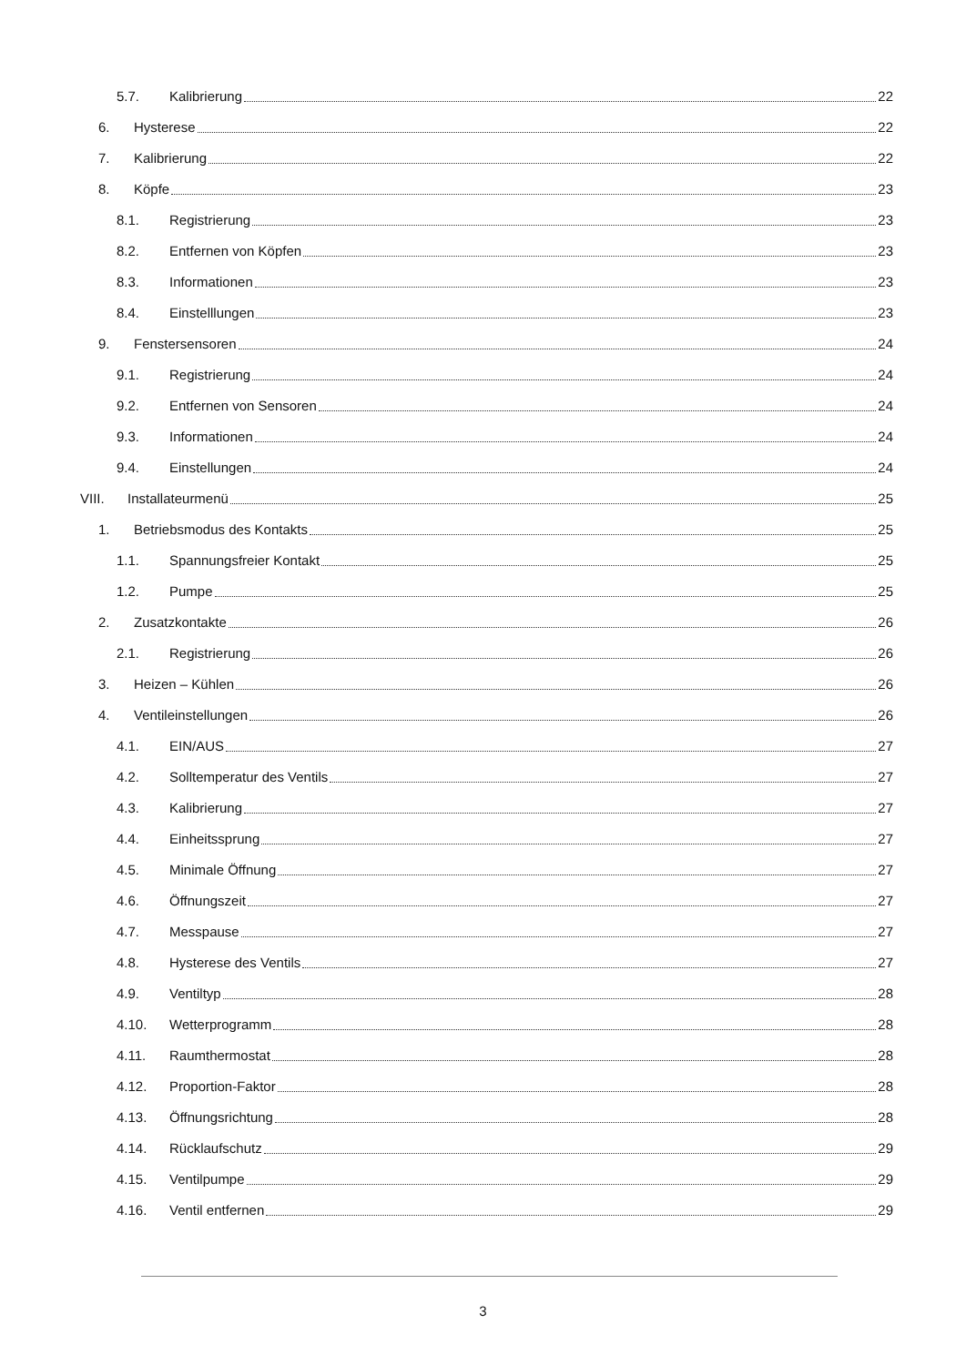5.7. Kalibrierung 22
6. Hysterese 22
7. Kalibrierung 22
8. Köpfe 23
8.1. Registrierung 23
8.2. Entfernen von Köpfen 23
8.3. Informationen 23
8.4. Einstelllungen 23
9. Fenstersensoren 24
9.1. Registrierung 24
9.2. Entfernen von Sensoren 24
9.3. Informationen 24
9.4. Einstellungen 24
VIII. Installateurmenü 25
1. Betriebsmodus des Kontakts 25
1.1. Spannungsfreier Kontakt 25
1.2. Pumpe 25
2. Zusatzkontakte 26
2.1. Registrierung 26
3. Heizen – Kühlen 26
4. Ventileinstellungen 26
4.1. EIN/AUS 27
4.2. Solltemperatur des Ventils 27
4.3. Kalibrierung 27
4.4. Einheitssprung 27
4.5. Minimale Öffnung 27
4.6. Öffnungszeit 27
4.7. Messpause 27
4.8. Hysterese des Ventils 27
4.9. Ventiltyp 28
4.10. Wetterprogramm 28
4.11. Raumthermostat 28
4.12. Proportion-Faktor 28
4.13. Öffnungsrichtung 28
4.14. Rücklaufschutz 29
4.15. Ventilpumpe 29
4.16. Ventil entfernen 29
3